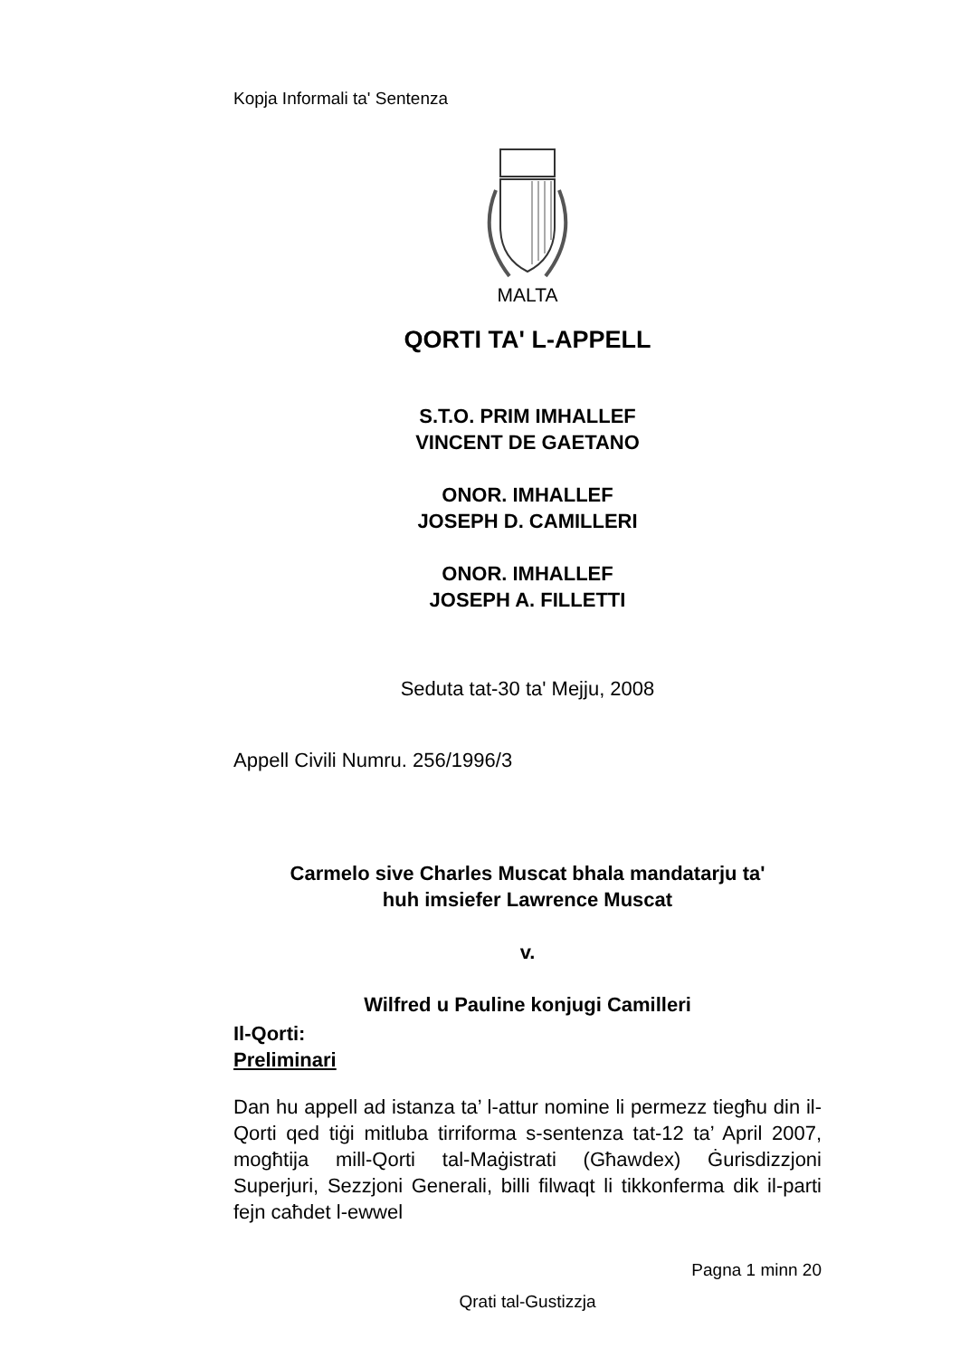Kopja Informali ta' Sentenza
MALTA
QORTI TA' L-APPELL
S.T.O. PRIM IMHALLEF
VINCENT DE GAETANO
ONOR. IMHALLEF
JOSEPH D. CAMILLERI
ONOR. IMHALLEF
JOSEPH A. FILLETTI
Seduta tat-30 ta' Mejju, 2008
Appell Civili Numru. 256/1996/3
Carmelo sive Charles Muscat bhala mandatarju ta'
huh imsiefer Lawrence Muscat
v.
Wilfred u Pauline konjugi Camilleri
Il-Qorti:
Preliminari
Dan hu appell ad istanza ta’ l-attur nomine li permezz tiegħu din il-Qorti qed tiġi mitluba tirriforma s-sentenza tat-12 ta’ April 2007, mogħtija mill-Qorti tal-Maġistrati (Għawdex) Ġurisdizzjoni Superjuri, Sezzjoni Generali, billi filwaqt li tikkonferma dik il-parti fejn caħdet l-ewwel
Pagna 1 minn 20
Qrati tal-Gustizzja